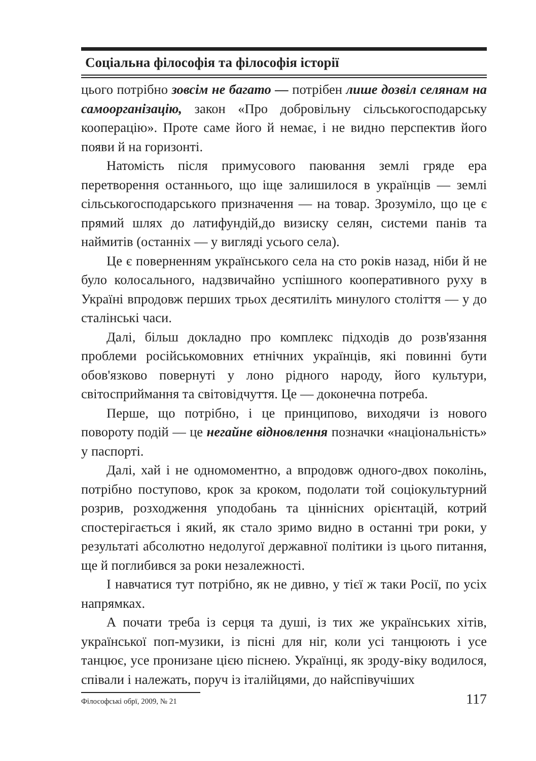Соціальна філософія та філософія історії
цього потрібно зовсім не багато — потрібен лише дозвіл селянам на самоорганізацію, закон «Про добровільну сільськогосподарську кооперацію». Проте саме його й немає, і не видно перспектив його появи й на горизонті.
Натомість після примусового паювання землі гряде ера перетворення останнього, що іще залишилося в українців — землі сільськогосподарського призначення — на товар. Зрозуміло, що це є прямий шлях до латифундій,до визиску селян, системи панів та наймитів (останніх — у вигляді усього села).
Це є поверненням українського села на сто років назад, ніби й не було колосального, надзвичайно успішного кооперативного руху в Україні впродовж перших трьох десятиліть минулого століття — у до сталінські часи.
Далі, більш докладно про комплекс підходів до розв'язання проблеми російськомовних етнічних українців, які повинні бути обов'язково повернуті у лоно рідного народу, його культури, світосприймання та світовідчуття. Це — доконечна потреба.
Перше, що потрібно, і це принципово, виходячи із нового повороту подій — це негайне відновлення позначки «національність» у паспорті.
Далі, хай і не одномоментно, а впродовж одного-двох поколінь, потрібно поступово, крок за кроком, подолати той соціокультурний розрив, розходження уподобань та ціннісних орієнтацій, котрий спостерігається і який, як стало зримо видно в останні три роки, у результаті абсолютно недолугої державної політики із цього питання, ще й поглибився за роки незалежності.
І навчатися тут потрібно, як не дивно, у тієї ж таки Росії, по усіх напрямках.
А почати треба із серця та душі, із тих же українських хітів, української поп-музики, із пісні для ніг, коли усі танцюють і усе танцює, усе пронизане цією піснею. Українці, як зроду-віку водилося, співали і належать, поруч із італійцями, до найспівучіших
Філософські обрї, 2009, № 21 117